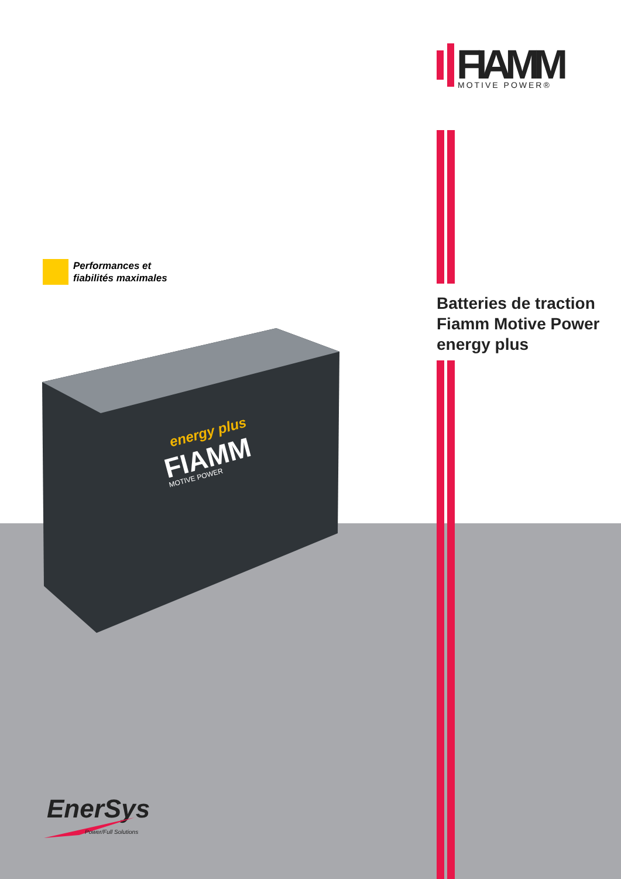FIAMM
MOTIVE POWER®
Performances et
fiabilités maximales
Batteries de traction
Fiamm Motive Power
energy plus
energy plus
FIAMM
MOTIVE POWER
EnerSys
Power/Full Solutions